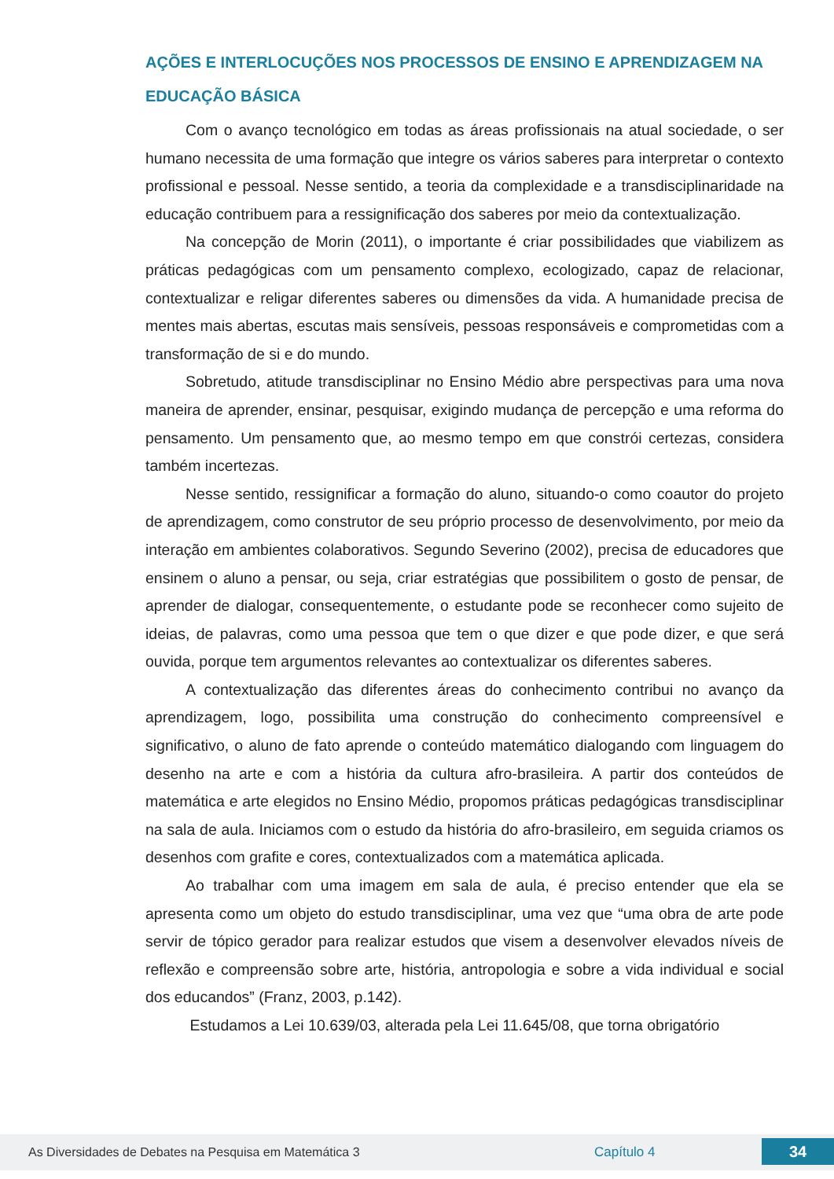AÇÕES E INTERLOCUÇÕES NOS PROCESSOS DE ENSINO E APRENDIZAGEM NA EDUCAÇÃO BÁSICA
Com o avanço tecnológico em todas as áreas profissionais na atual sociedade, o ser humano necessita de uma formação que integre os vários saberes para interpretar o contexto profissional e pessoal. Nesse sentido, a teoria da complexidade e a transdisciplinaridade na educação contribuem para a ressignificação dos saberes por meio da contextualização.
Na concepção de Morin (2011), o importante é criar possibilidades que viabilizem as práticas pedagógicas com um pensamento complexo, ecologizado, capaz de relacionar, contextualizar e religar diferentes saberes ou dimensões da vida. A humanidade precisa de mentes mais abertas, escutas mais sensíveis, pessoas responsáveis e comprometidas com a transformação de si e do mundo.
Sobretudo, atitude transdisciplinar no Ensino Médio abre perspectivas para uma nova maneira de aprender, ensinar, pesquisar, exigindo mudança de percepção e uma reforma do pensamento. Um pensamento que, ao mesmo tempo em que constrói certezas, considera também incertezas.
Nesse sentido, ressignificar a formação do aluno, situando-o como coautor do projeto de aprendizagem, como construtor de seu próprio processo de desenvolvimento, por meio da interação em ambientes colaborativos. Segundo Severino (2002), precisa de educadores que ensinem o aluno a pensar, ou seja, criar estratégias que possibilitem o gosto de pensar, de aprender de dialogar, consequentemente, o estudante pode se reconhecer como sujeito de ideias, de palavras, como uma pessoa que tem o que dizer e que pode dizer, e que será ouvida, porque tem argumentos relevantes ao contextualizar os diferentes saberes.
A contextualização das diferentes áreas do conhecimento contribui no avanço da aprendizagem, logo, possibilita uma construção do conhecimento compreensível e significativo, o aluno de fato aprende o conteúdo matemático dialogando com linguagem do desenho na arte e com a história da cultura afro-brasileira. A partir dos conteúdos de matemática e arte elegidos no Ensino Médio, propomos práticas pedagógicas transdisciplinar na sala de aula. Iniciamos com o estudo da história do afro-brasileiro, em seguida criamos os desenhos com grafite e cores, contextualizados com a matemática aplicada.
Ao trabalhar com uma imagem em sala de aula, é preciso entender que ela se apresenta como um objeto do estudo transdisciplinar, uma vez que “uma obra de arte pode servir de tópico gerador para realizar estudos que visem a desenvolver elevados níveis de reflexão e compreensão sobre arte, história, antropologia e sobre a vida individual e social dos educandos” (Franz, 2003, p.142).
Estudamos a Lei 10.639/03, alterada pela Lei 11.645/08, que torna obrigatório
As Diversidades de Debates na Pesquisa em Matemática 3 Capítulo 4
34